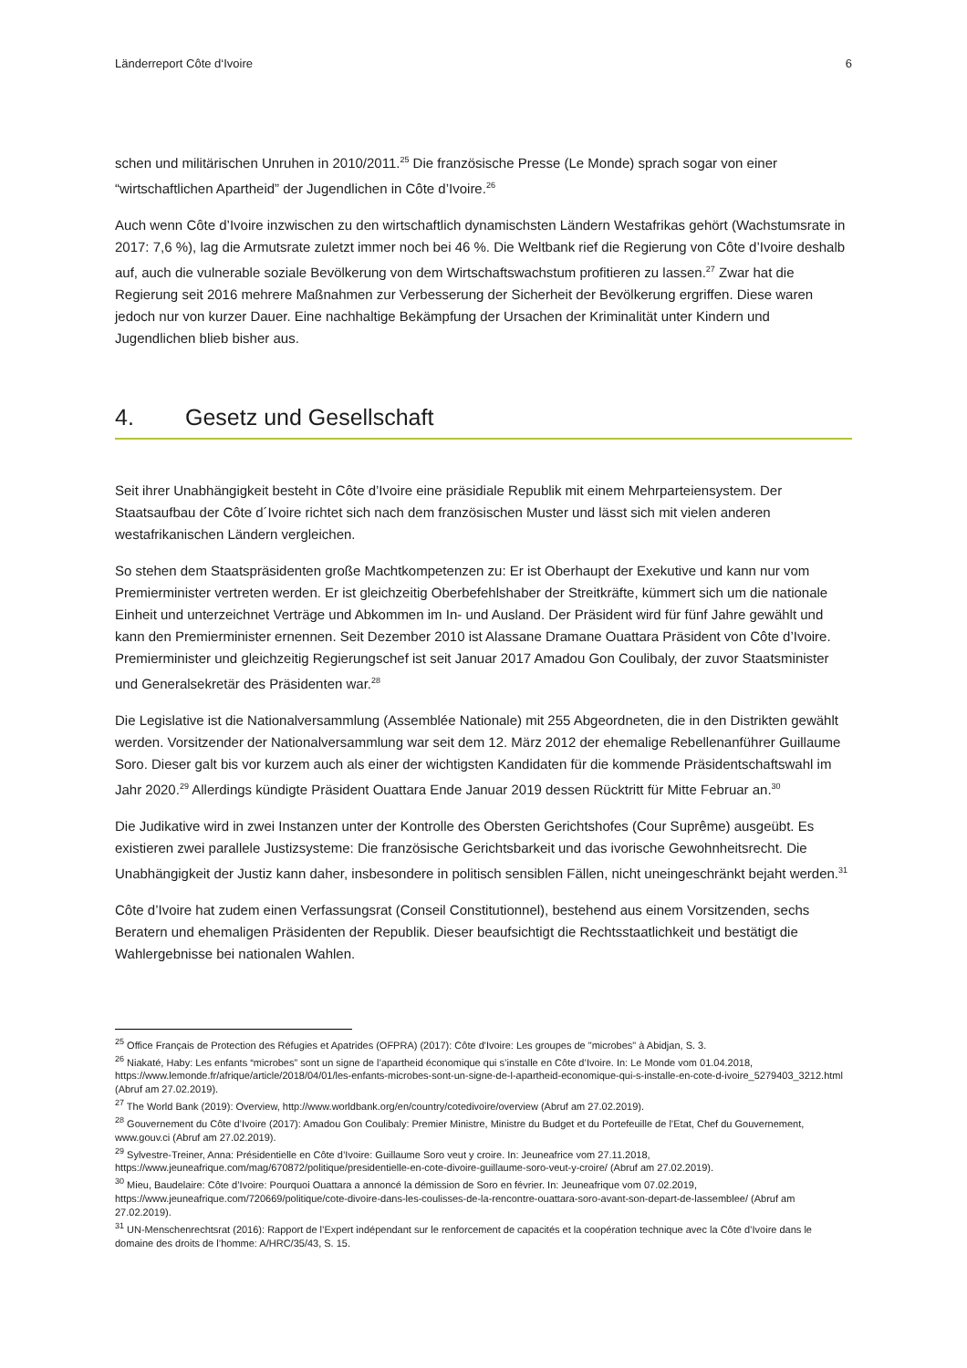Länderreport Côte d‘Ivoire 6
schen und militärischen Unruhen in 2010/2011.<sup>25</sup> Die französische Presse (Le Monde) sprach sogar von einer “wirtschaftlichen Apartheid” der Jugendlichen in Côte d’Ivoire.<sup>26</sup>
Auch wenn Côte d’Ivoire inzwischen zu den wirtschaftlich dynamischsten Ländern Westafrikas gehört (Wachstumsrate in 2017: 7,6 %), lag die Armutsrate zuletzt immer noch bei 46 %. Die Weltbank rief die Regierung von Côte d’Ivoire deshalb auf, auch die vulnerable soziale Bevölkerung von dem Wirtschaftswachstum profitieren zu lassen.<sup>27</sup> Zwar hat die Regierung seit 2016 mehrere Maßnahmen zur Verbesserung der Sicherheit der Bevölkerung ergriffen. Diese waren jedoch nur von kurzer Dauer. Eine nachhaltige Bekämpfung der Ursachen der Kriminalität unter Kindern und Jugendlichen blieb bisher aus.
4. Gesetz und Gesellschaft
Seit ihrer Unabhängigkeit besteht in Côte d’Ivoire eine präsidiale Republik mit einem Mehrparteiensystem. Der Staatsaufbau der Côte d´Ivoire richtet sich nach dem französischen Muster und lässt sich mit vielen anderen westafrikanischen Ländern vergleichen.
So stehen dem Staatspräsidenten große Machtkompetenzen zu: Er ist Oberhaupt der Exekutive und kann nur vom Premierminister vertreten werden. Er ist gleichzeitig Oberbefehlshaber der Streitkräfte, kümmert sich um die nationale Einheit und unterzeichnet Verträge und Abkommen im In- und Ausland. Der Präsident wird für fünf Jahre gewählt und kann den Premierminister ernennen. Seit Dezember 2010 ist Alassane Dramane Ouattara Präsident von Côte d’Ivoire. Premierminister und gleichzeitig Regierungschef ist seit Januar 2017 Amadou Gon Coulibaly, der zuvor Staatsminister und Generalsekretär des Präsidenten war.<sup>28</sup>
Die Legislative ist die Nationalversammlung (Assemblée Nationale) mit 255 Abgeordneten, die in den Distrikten gewählt werden. Vorsitzender der Nationalversammlung war seit dem 12. März 2012 der ehemalige Rebellenanführer Guillaume Soro. Dieser galt bis vor kurzem auch als einer der wichtigsten Kandidaten für die kommende Präsidentschaftswahl im Jahr 2020.<sup>29</sup> Allerdings kündigte Präsident Ouattara Ende Januar 2019 dessen Rücktritt für Mitte Februar an.<sup>30</sup>
Die Judikative wird in zwei Instanzen unter der Kontrolle des Obersten Gerichtshofes (Cour Suprême) ausgeübt. Es existieren zwei parallele Justizsysteme: Die französische Gerichtsbarkeit und das ivorische Gewohnheitsrecht. Die Unabhängigkeit der Justiz kann daher, insbesondere in politisch sensiblen Fällen, nicht uneingeschränkt bejaht werden.<sup>31</sup>
Côte d’Ivoire hat zudem einen Verfassungsrat (Conseil Constitutionnel), bestehend aus einem Vorsitzenden, sechs Beratern und ehemaligen Präsidenten der Republik. Dieser beaufsichtigt die Rechtsstaatlichkeit und bestätigt die Wahlergebnisse bei nationalen Wahlen.
<sup>25</sup> Office Français de Protection des Réfugies et Apatrides (OFPRA) (2017): Côte d'Ivoire: Les groupes de "microbes" à Abidjan, S. 3.
<sup>26</sup> Niakaté, Haby: Les enfants “microbes” sont un signe de l’apartheid économique qui s’installe en Côte d’Ivoire. In: Le Monde vom 01.04.2018, https://www.lemonde.fr/afrique/article/2018/04/01/les-enfants-microbes-sont-un-signe-de-l-apartheid-economique-qui-s-installe-en-cote-d-ivoire_5279403_3212.html (Abruf am 27.02.2019).
<sup>27</sup> The World Bank (2019): Overview, http://www.worldbank.org/en/country/cotedivoire/overview (Abruf am 27.02.2019).
<sup>28</sup> Gouvernement du Côte d’Ivoire (2017): Amadou Gon Coulibaly: Premier Ministre, Ministre du Budget et du Portefeuille de l’Etat, Chef du Gouvernement, www.gouv.ci (Abruf am 27.02.2019).
<sup>29</sup> Sylvestre-Treiner, Anna: Présidentielle en Côte d’Ivoire: Guillaume Soro veut y croire. In: Jeuneafrice vom 27.11.2018, https://www.jeuneafrique.com/mag/670872/politique/presidentielle-en-cote-divoire-guillaume-soro-veut-y-croire/ (Abruf am 27.02.2019).
<sup>30</sup> Mieu, Baudelaire: Côte d’Ivoire: Pourquoi Ouattara a annoncé la démission de Soro en février. In: Jeuneafrique vom 07.02.2019, https://www.jeuneafrique.com/720669/politique/cote-divoire-dans-les-coulisses-de-la-rencontre-ouattara-soro-avant-son-depart-de-lassemblee/ (Abruf am 27.02.2019).
<sup>31</sup> UN-Menschenrechtsrat (2016): Rapport de l’Expert indépendant sur le renforcement de capacités et la coopération technique avec la Côte d’Ivoire dans le domaine des droits de l’homme: A/HRC/35/43, S. 15.